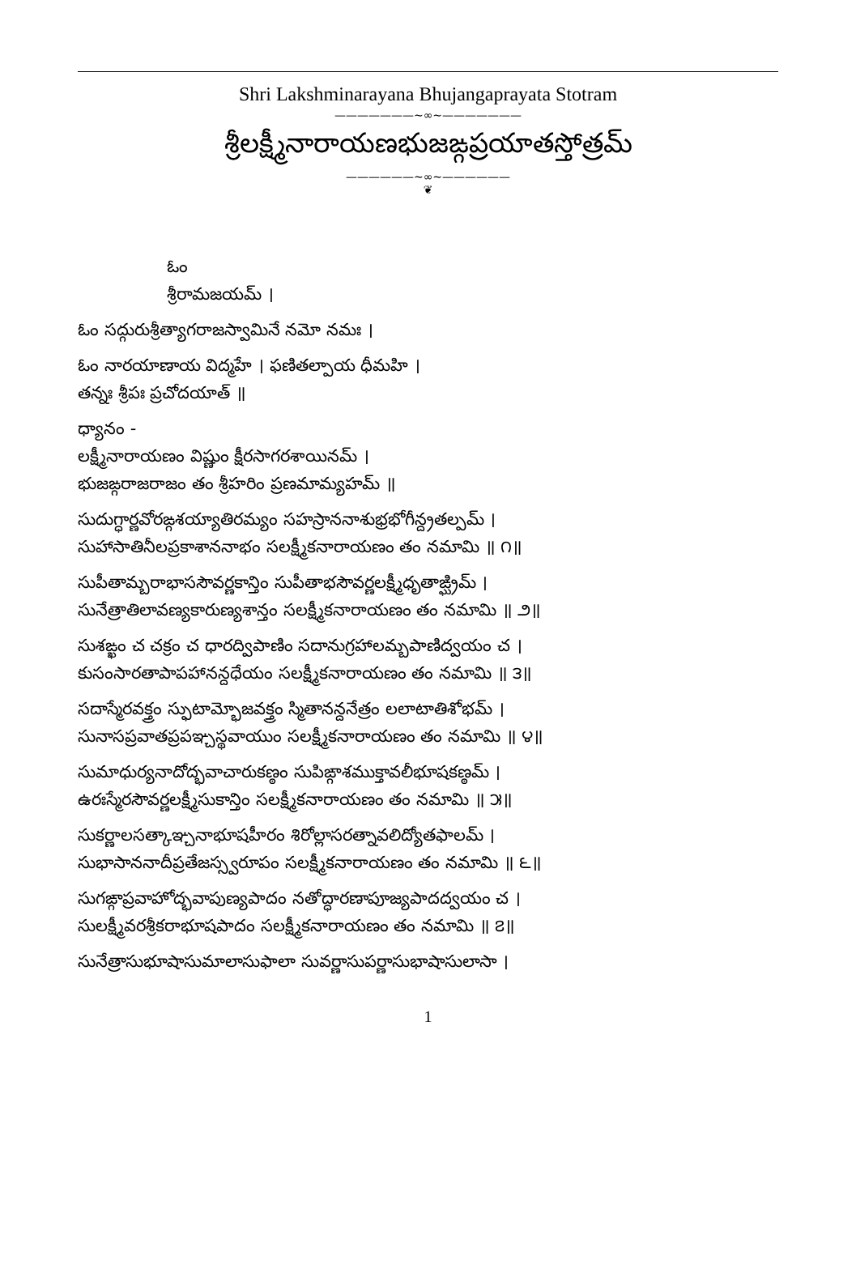Shri Lakshminarayana Bhujangaprayata Stotram
———————~∞~———————
శ్రీలక్ష్మీనారాయణభుజఙ్గప్రయాతస్తోత్రమ్
——————~∞~——————
❦
ఓం
శ్రీరామజయమ్ ।
ఓం సద్గురుశ్రీత్యాగరాజస్వామినే నమో నమః ।
ఓం నారయాణాయ విద్మహే । ఫణితల్పాయ ధీమహి ।
తన్నః శ్రీపః ప్రచోదయాత్ ॥
ధ్యానం -
లక్ష్మీనారాయణం విష్ణుం క్షీరసాగరశాయినమ్ ।
భుజఙ్గరాజరాజం తం శ్రీహరిం ప్రణమామ్యహమ్ ॥
సుదుగ్ధార్ణవోరఙ్గశయ్యాతిరమ్యం సహస్రాననాశుభ్రభోగీన్ద్రతల్పమ్ ।
సుహాసాతినీలప్రకాశాననాభం సలక్ష్మీకనారాయణం తం నమామి ॥ ౧॥
సుపీతామ్బరాభాససౌవర్ణకాన్తిం సుపీతాభసౌవర్ణలక్ష్మీధృతాఙ్ఘ్రిమ్ ।
సునేత్రాతిలావణ్యకారుణ్యశాన్తం సలక్ష్మీకనారాయణం తం నమామి ॥ ౨॥
సుశఙ్ఖం చ చక్రం చ ధారద్విపాణిం సదానుగ్రహాలమ్బపాణిద్వయం చ ।
కుసంసారతాపాపహానన్దధేయం సలక్ష్మీకనారాయణం తం నమామి ॥ ౩॥
సదాస్మేరవక్త్రం స్ఫుటామ్భోజవక్త్రం స్మితానన్దనేత్రం లలాటాతిశోభమ్ ।
సునాసప్రవాతప్రపఞ్చస్థవాయుం సలక్ష్మీకనారాయణం తం నమామి ॥ ౪॥
సుమాధుర్యనాదోద్భవాచారుకణ్ఠం సుపిఙ్గాశముక్తావలీభూషకణ్ఠమ్ ।
ఉరఃస్మేరసౌవర్ణలక్ష్మీసుకాన్తిం సలక్ష్మీకనారాయణం తం నమామి ॥ ౫॥
సుకర్ణాలసత్కాఞ్చనాభూషహీరం శిరోల్లాసరత్నావలిద్యోతఫాలమ్ ।
సుభాసాననాదీప్రతేజస్స్వరూపం సలక్ష్మీకనారాయణం తం నమామి ॥ ౬॥
సుగఙ్గాప్రవాహోద్భవాపుణ్యపాదం నతోద్ధారణాపూజ్యపాదద్వయం చ ।
సులక్ష్మీవరశ్రీకరాభూషపాదం సలక్ష్మీకనారాయణం తం నమామి ॥ ౭॥
సునేత్రాసుభూషాసుమాలాసుఫాలా సువర్ణాసుపర్ణాసుభాషాసులాసా ।
1